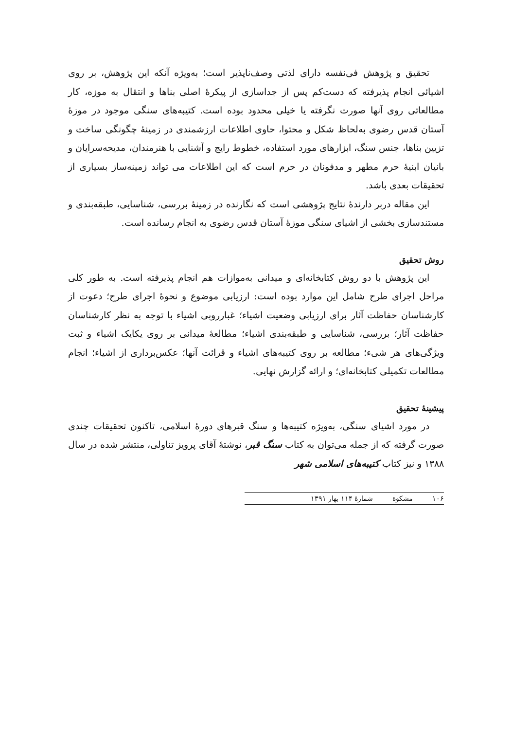تحقیق و پژوهش فی‌نفسه دارای لذتی وصف‌ناپذیر است؛ به‌ویژه آنکه این پژوهش، بر روی اشیائی انجام پذیرفته که دست‌کم پس از جداسازی از پیکرهٔ اصلی بناها و انتقال به موزه، کار مطالعاتی روی آنها صورت نگرفته یا خیلی محدود بوده است. کتیبه‌های سنگی موجود در موزهٔ آستان قدس رضوی به‌لحاظ شکل و محتوا، حاوی اطلاعات ارزشمندی در زمینهٔ چگونگی ساخت و تزیین بناها، جنس سنگ، ابزارهای مورد استفاده، خطوط رایج و آشنایی با هنرمندان، مدیحه‌سرایان و بانیان ابنیهٔ حرم مطهر و مدفونان در حرم است که این اطلاعات می تواند زمینه‌ساز بسیاری از تحقیقات بعدی باشد.
این مقاله دربر دارندهٔ نتایج پژوهشی است که نگارنده در زمینهٔ بررسی، شناسایی، طبقه‌بندی و مستندسازی بخشی از اشیای سنگی موزهٔ آستان قدس رضوی به انجام رسانده است.
روش تحقیق
این پژوهش با دو روش کتابخانه‌ای و میدانی به‌موازات هم انجام پذیرفته است. به طور کلی مراحل اجرای طرح شامل این موارد بوده است: ارزیابی موضوع و نحوهٔ اجرای طرح؛ دعوت از کارشناسان حفاظت آثار برای ارزیابی وضعیت اشیاء؛ غبارروبی اشیاء با توجه به نظر کارشناسان حفاظت آثار؛ بررسی، شناسایی و طبقه‌بندی اشیاء؛ مطالعهٔ میدانی بر روی یکایک اشیاء و ثبت ویژگی‌های هر شیء؛ مطالعه بر روی کتیبه‌های اشیاء و قرائت آنها؛ عکس‌برداری از اشیاء؛ انجام مطالعات تکمیلی کتابخانه‌ای؛ و ارائه گزارش نهایی.
پیشینهٔ تحقیق
در مورد اشیای سنگی، به‌ویژه کتیبه‌ها و سنگ قبرهای دورهٔ اسلامی، تاکنون تحقیقات چندی صورت گرفته که از جمله می‌توان به کتاب سنگ قبر، نوشتهٔ آقای پرویز تناولی، منتشر شده در سال ۱۳۸۸ و نیز کتاب کتیبه‌های اسلامی شهر
۱۰۶ مشکوة شمارهٔ ۱۱۴ بهار ۱۳۹۱